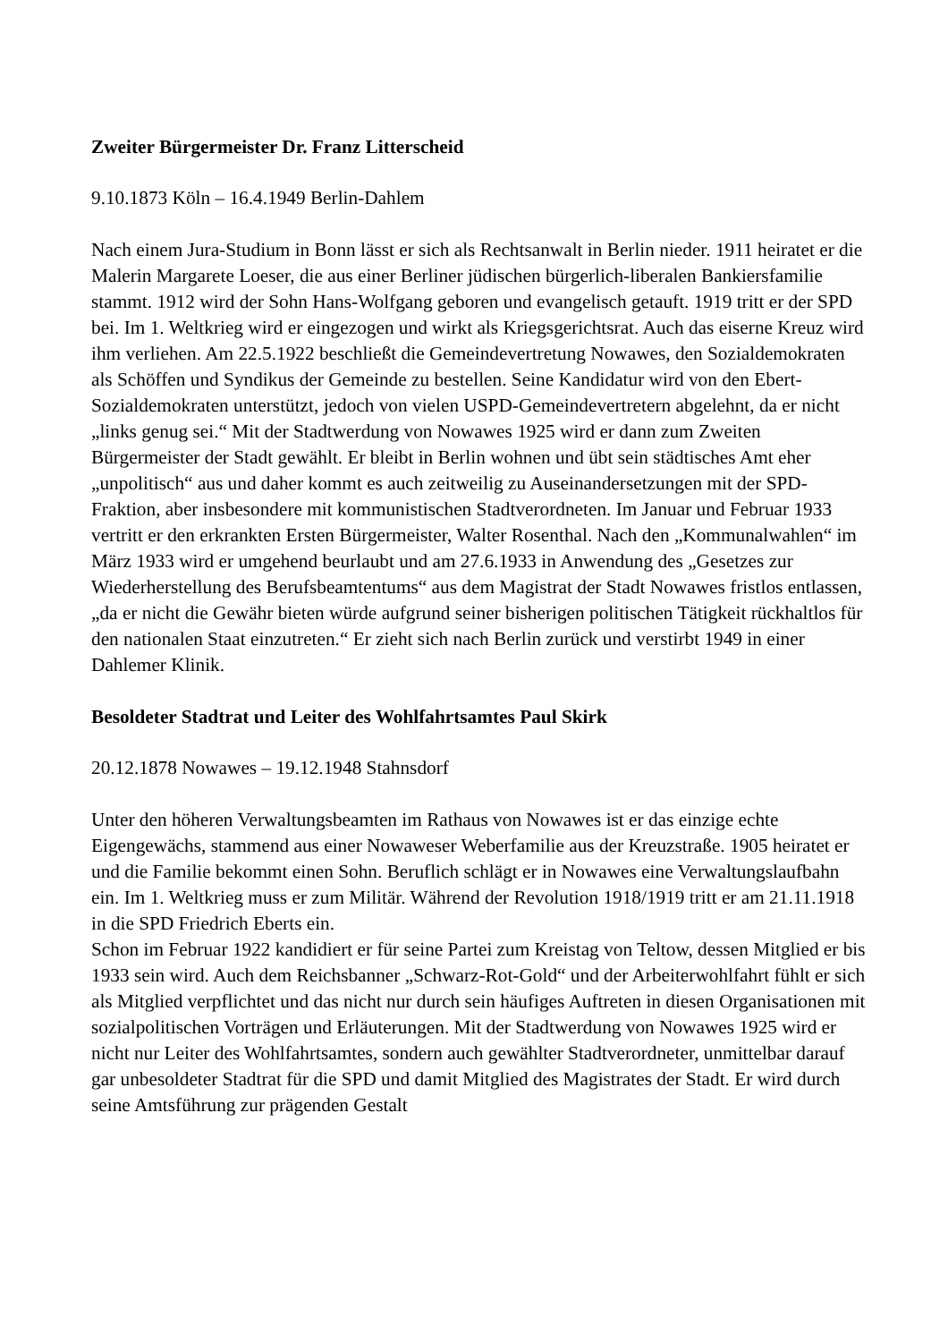Zweiter Bürgermeister Dr. Franz Litterscheid
9.10.1873 Köln – 16.4.1949 Berlin-Dahlem
Nach einem Jura-Studium in Bonn lässt er sich als Rechtsanwalt in Berlin nieder. 1911 heiratet er die Malerin Margarete Loeser, die aus einer Berliner jüdischen bürgerlich-liberalen Bankiersfamilie stammt. 1912 wird der Sohn Hans-Wolfgang geboren und evangelisch getauft. 1919 tritt er der SPD bei. Im 1. Weltkrieg wird er eingezogen und wirkt als Kriegsgerichtsrat. Auch das eiserne Kreuz wird ihm verliehen. Am 22.5.1922 beschließt die Gemeindevertretung Nowawes, den Sozialdemokraten als Schöffen und Syndikus der Gemeinde zu bestellen. Seine Kandidatur wird von den Ebert-Sozialdemokraten unterstützt, jedoch von vielen USPD-Gemeindevertretern abgelehnt, da er nicht „links genug sei.“ Mit der Stadtwerdung von Nowawes 1925 wird er dann zum Zweiten Bürgermeister der Stadt gewählt. Er bleibt in Berlin wohnen und übt sein städtisches Amt eher „unpolitisch“ aus und daher kommt es auch zeitweilig zu Auseinandersetzungen mit der SPD-Fraktion, aber insbesondere mit kommunistischen Stadtverordneten. Im Januar und Februar 1933 vertritt er den erkrankten Ersten Bürgermeister, Walter Rosenthal. Nach den „Kommunalwahlen“ im März 1933 wird er umgehend beurlaubt und am 27.6.1933 in Anwendung des „Gesetzes zur Wiederherstellung des Berufsbeamtentums“ aus dem Magistrat der Stadt Nowawes fristlos entlassen, „da er nicht die Gewähr bieten würde aufgrund seiner bisherigen politischen Tätigkeit rückhaltlos für den nationalen Staat einzutreten.“ Er zieht sich nach Berlin zurück und verstirbt 1949 in einer Dahlemer Klinik.
Besoldeter Stadtrat und Leiter des Wohlfahrtsamtes Paul Skirk
20.12.1878 Nowawes – 19.12.1948 Stahnsdorf
Unter den höheren Verwaltungsbeamten im Rathaus von Nowawes ist er das einzige echte Eigengewächs, stammend aus einer Nowaweser Weberfamilie aus der Kreuzstraße. 1905 heiratet er und die Familie bekommt einen Sohn. Beruflich schlägt er in Nowawes eine Verwaltungslaufbahn ein. Im 1. Weltkrieg muss er zum Militär. Während der Revolution 1918/1919 tritt er am 21.11.1918 in die SPD Friedrich Eberts ein.
Schon im Februar 1922 kandidiert er für seine Partei zum Kreistag von Teltow, dessen Mitglied er bis 1933 sein wird. Auch dem Reichsbanner „Schwarz-Rot-Gold“ und der Arbeiterwohlfahrt fühlt er sich als Mitglied verpflichtet und das nicht nur durch sein häufiges Auftreten in diesen Organisationen mit sozialpolitischen Vorträgen und Erläuterungen. Mit der Stadtwerdung von Nowawes 1925 wird er nicht nur Leiter des Wohlfahrtsamtes, sondern auch gewählter Stadtverordneter, unmittelbar darauf gar unbesoldeter Stadtrat für die SPD und damit Mitglied des Magistrates der Stadt. Er wird durch seine Amtsführung zur prägenden Gestalt